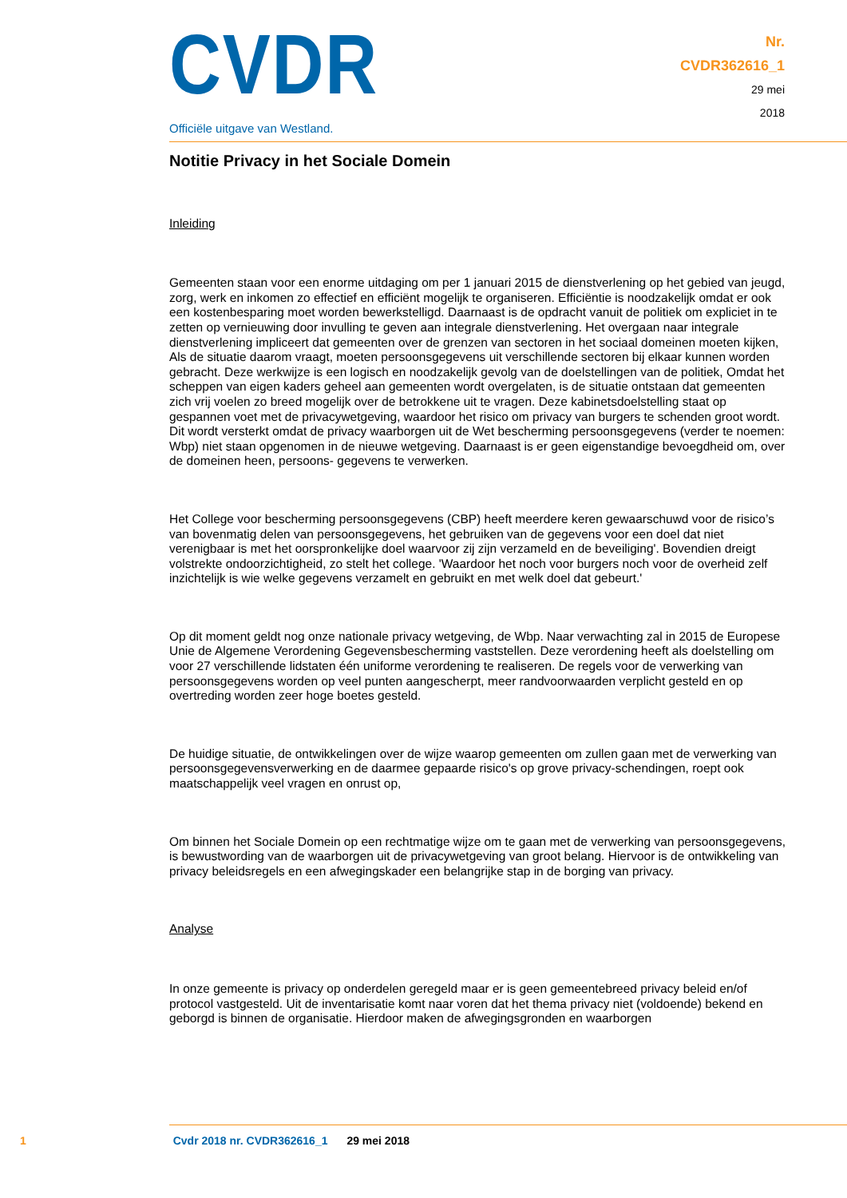CVDR
Officiële uitgave van Westland.
Nr.
CVDR362616_1
29 mei
2018
Notitie Privacy in het Sociale Domein
Inleiding
Gemeenten staan voor een enorme uitdaging om per 1 januari 2015 de dienstverlening op het gebied van jeugd, zorg, werk en inkomen zo effectief en efficiënt mogelijk te organiseren. Efficiëntie is noodzakelijk omdat er ook een kostenbesparing moet worden bewerkstelligd. Daarnaast is de opdracht vanuit de politiek om expliciet in te zetten op vernieuwing door invulling te geven aan integrale dienstverlening. Het overgaan naar integrale dienstverlening impliceert dat gemeenten over de grenzen van sectoren in het sociaal domeinen moeten kijken, Als de situatie daarom vraagt, moeten persoonsgegevens uit verschillende sectoren bij elkaar kunnen worden gebracht. Deze werkwijze is een logisch en noodzakelijk gevolg van de doelstellingen van de politiek, Omdat het scheppen van eigen kaders geheel aan gemeenten wordt overgelaten, is de situatie ontstaan dat gemeenten zich vrij voelen zo breed mogelijk over de betrokkene uit te vragen. Deze kabinetsdoelstelling staat op gespannen voet met de privacywetgeving, waardoor het risico om privacy van burgers te schenden groot wordt. Dit wordt versterkt omdat de privacy waarborgen uit de Wet bescherming persoonsgegevens (verder te noemen: Wbp) niet staan opgenomen in de nieuwe wetgeving. Daarnaast is er geen eigenstandige bevoegdheid om, over de domeinen heen, persoons- gegevens te verwerken.
Het College voor bescherming persoonsgegevens (CBP) heeft meerdere keren gewaarschuwd voor de risico’s van bovenmatig delen van persoonsgegevens, het gebruiken van de gegevens voor een doel dat niet verenigbaar is met het oorspronkelijke doel waarvoor zij zijn verzameld en de beveiliging'. Bovendien dreigt volstrekte ondoorzichtigheid, zo stelt het college. 'Waardoor het noch voor burgers noch voor de overheid zelf inzichtelijk is wie welke gegevens verzamelt en gebruikt en met welk doel dat gebeurt.'
Op dit moment geldt nog onze nationale privacy wetgeving, de Wbp. Naar verwachting zal in 2015 de Europese Unie de Algemene Verordening Gegevensbescherming vaststellen. Deze verordening heeft als doelstelling om voor 27 verschillende lidstaten één uniforme verordening te realiseren. De regels voor de verwerking van persoonsgegevens worden op veel punten aangescherpt, meer randvoorwaarden verplicht gesteld en op overtreding worden zeer hoge boetes gesteld.
De huidige situatie, de ontwikkelingen over de wijze waarop gemeenten om zullen gaan met de verwerking van persoonsgegevensverwerking en de daarmee gepaarde risico's op grove privacy-schendingen, roept ook maatschappelijk veel vragen en onrust op,
Om binnen het Sociale Domein op een rechtmatige wijze om te gaan met de verwerking van persoonsgegevens, is bewustwording van de waarborgen uit de privacywetgeving van groot belang. Hiervoor is de ontwikkeling van privacy beleidsregels en een afwegingskader een belangrijke stap in de borging van privacy.
Analyse
In onze gemeente is privacy op onderdelen geregeld maar er is geen gemeentebreed privacy beleid en/of protocol vastgesteld. Uit de inventarisatie komt naar voren dat het thema privacy niet (voldoende) bekend en geborgd is binnen de organisatie. Hierdoor maken de afwegingsgronden en waarborgen
1 Cvdr 2018 nr. CVDR362616_1 29 mei 2018